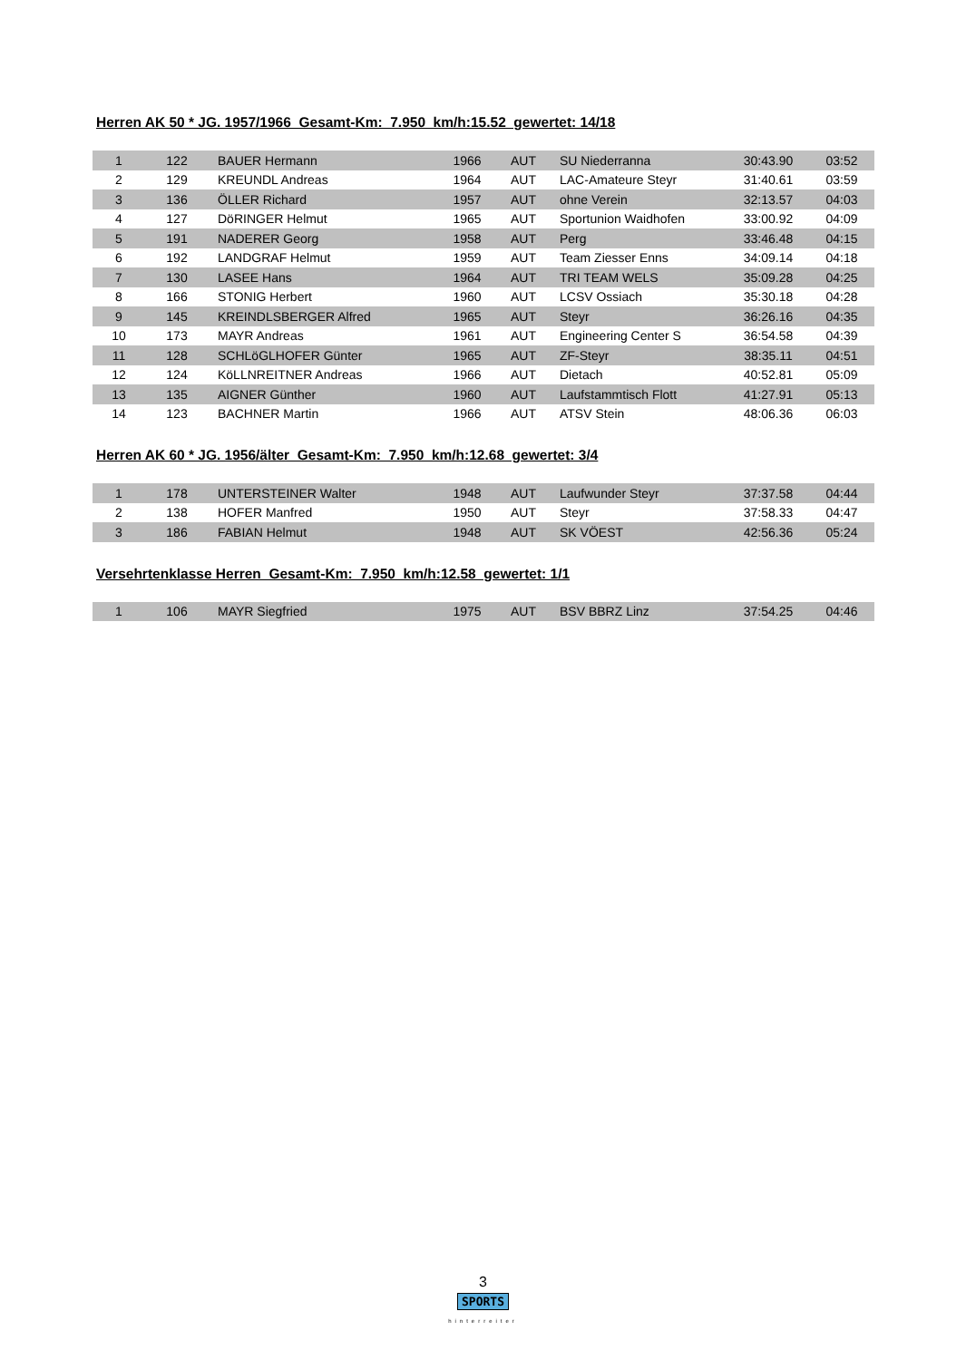Herren AK 50 * JG. 1957/1966 Gesamt-Km: 7.950 km/h:15.52 gewertet: 14/18
| 1 | 122 | BAUER Hermann | 1966 | AUT | SU Niederranna | 30:43.90 | 03:52 |
| 2 | 129 | KREUNDL Andreas | 1964 | AUT | LAC-Amateure Steyr | 31:40.61 | 03:59 |
| 3 | 136 | ÖLLER Richard | 1957 | AUT | ohne Verein | 32:13.57 | 04:03 |
| 4 | 127 | DöRINGER Helmut | 1965 | AUT | Sportunion Waidhofen | 33:00.92 | 04:09 |
| 5 | 191 | NADERER Georg | 1958 | AUT | Perg | 33:46.48 | 04:15 |
| 6 | 192 | LANDGRAF Helmut | 1959 | AUT | Team Ziesser Enns | 34:09.14 | 04:18 |
| 7 | 130 | LASEE Hans | 1964 | AUT | TRI TEAM WELS | 35:09.28 | 04:25 |
| 8 | 166 | STONIG Herbert | 1960 | AUT | LCSV Ossiach | 35:30.18 | 04:28 |
| 9 | 145 | KREINDLSBERGER Alfred | 1965 | AUT | Steyr | 36:26.16 | 04:35 |
| 10 | 173 | MAYR Andreas | 1961 | AUT | Engineering Center S | 36:54.58 | 04:39 |
| 11 | 128 | SCHLöGLHOFER Günter | 1965 | AUT | ZF-Steyr | 38:35.11 | 04:51 |
| 12 | 124 | KöLLNREITNER Andreas | 1966 | AUT | Dietach | 40:52.81 | 05:09 |
| 13 | 135 | AIGNER Günther | 1960 | AUT | Laufstammtisch Flott | 41:27.91 | 05:13 |
| 14 | 123 | BACHNER Martin | 1966 | AUT | ATSV Stein | 48:06.36 | 06:03 |
Herren AK 60 * JG. 1956/älter Gesamt-Km: 7.950 km/h:12.68 gewertet: 3/4
| 1 | 178 | UNTERSTEINER Walter | 1948 | AUT | Laufwunder Steyr | 37:37.58 | 04:44 |
| 2 | 138 | HOFER Manfred | 1950 | AUT | Steyr | 37:58.33 | 04:47 |
| 3 | 186 | FABIAN Helmut | 1948 | AUT | SK VÖEST | 42:56.36 | 05:24 |
Versehrtenklasse Herren Gesamt-Km: 7.950 km/h:12.58 gewertet: 1/1
| 1 | 106 | MAYR Siegfried | 1975 | AUT | BSV BBRZ Linz | 37:54.25 | 04:46 |
3
SPORTS
hinterreiter